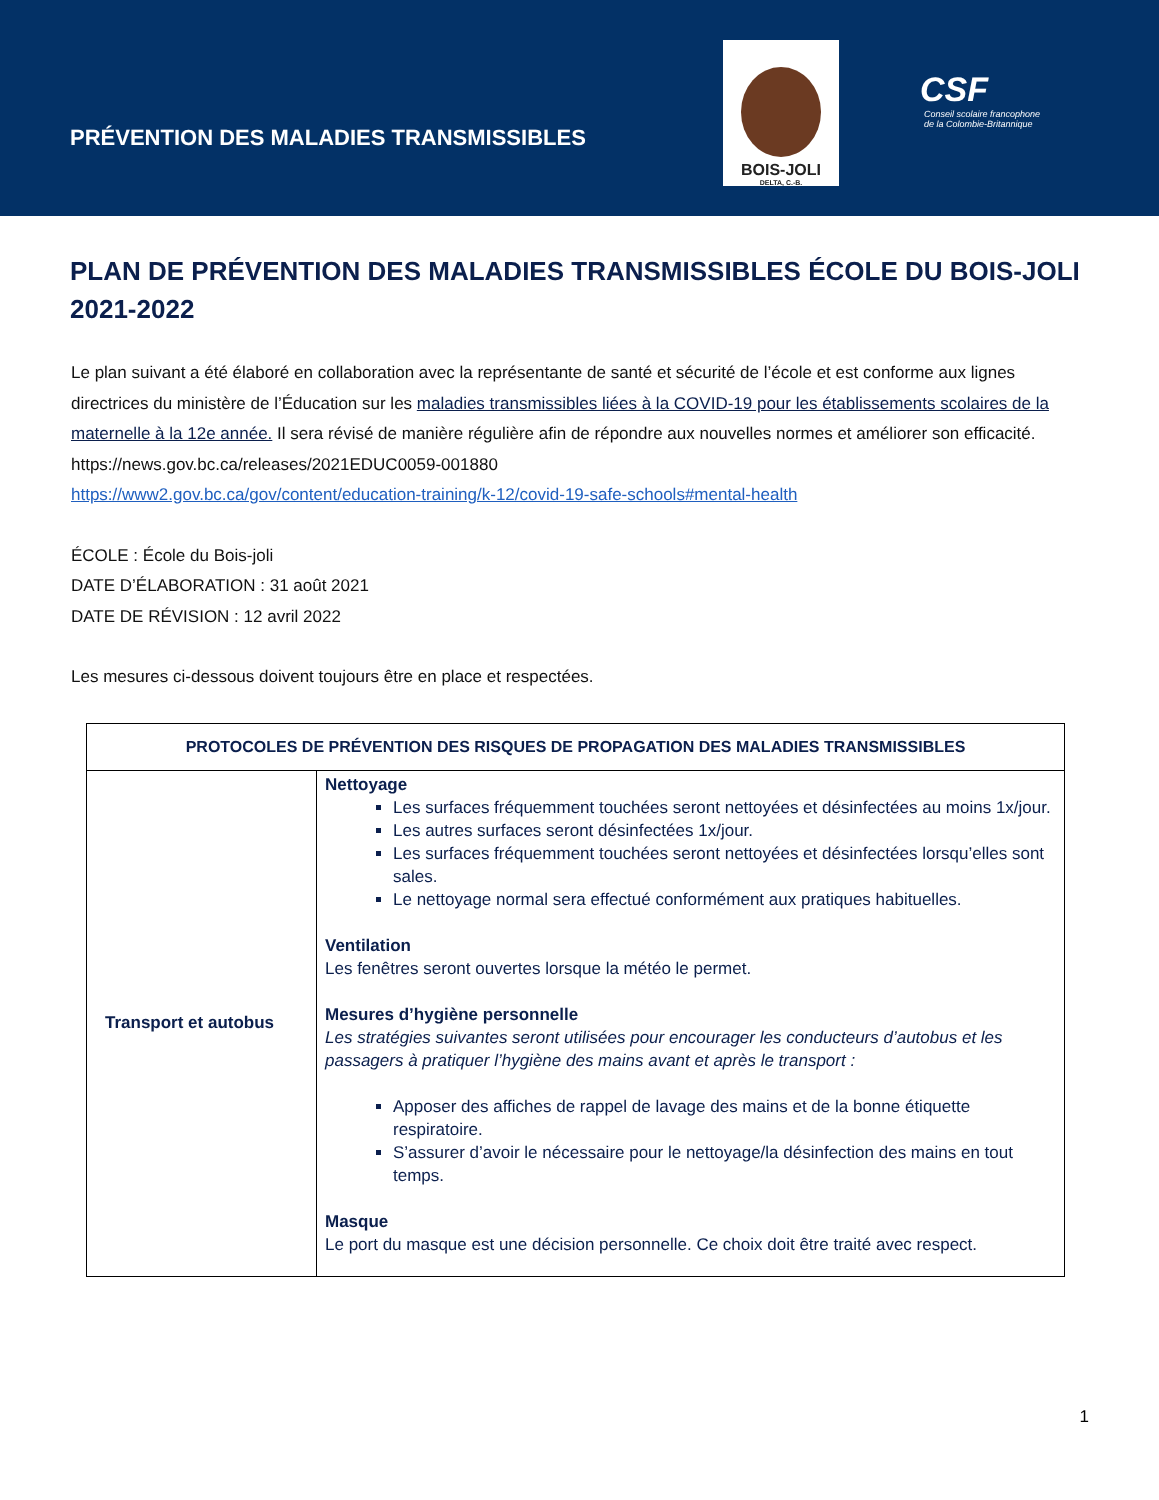PRÉVENTION DES MALADIES TRANSMISSIBLES
BOIS-JOLI
DELTA, C.-B.
CSF
Conseil scolaire francophone
de la Colombie-Britannique
PLAN DE PRÉVENTION DES MALADIES TRANSMISSIBLES ÉCOLE DU BOIS-JOLI 2021-2022
Le plan suivant a été élaboré en collaboration avec la représentante de santé et sécurité de l’école et est conforme aux lignes directrices du ministère de l’Éducation sur les maladies transmissibles liées à la COVID-19 pour les établissements scolaires de la maternelle à la 12e année. Il sera révisé de manière régulière afin de répondre aux nouvelles normes et améliorer son efficacité.
https://news.gov.bc.ca/releases/2021EDUC0059-001880
https://www2.gov.bc.ca/gov/content/education-training/k-12/covid-19-safe-schools#mental-health
ÉCOLE : École du Bois-joli
DATE D’ÉLABORATION : 31 août 2021
DATE DE RÉVISION : 12 avril 2022
Les mesures ci-dessous doivent toujours être en place et respectées.
| PROTOCOLES DE PRÉVENTION DES RISQUES DE PROPAGATION DES MALADIES TRANSMISSIBLES | |
| --- | --- |
| Transport et autobus | Nettoyage Les surfaces fréquemment touchées seront nettoyées et désinfectées au moins 1x/jour. Les autres surfaces seront désinfectées 1x/jour. Les surfaces fréquemment touchées seront nettoyées et désinfectées lorsqu’elles sont sales. Le nettoyage normal sera effectué conformément aux pratiques habituelles. Ventilation Les fenêtres seront ouvertes lorsque la météo le permet. Mesures d’hygiène personnelle Les stratégies suivantes seront utilisées pour encourager les conducteurs d’autobus et les passagers à pratiquer l’hygiène des mains avant et après le transport : Apposer des affiches de rappel de lavage des mains et de la bonne étiquette respiratoire. S’assurer d’avoir le nécessaire pour le nettoyage/la désinfection des mains en tout temps. Masque Le port du masque est une décision personnelle. Ce choix doit être traité avec respect. |
1